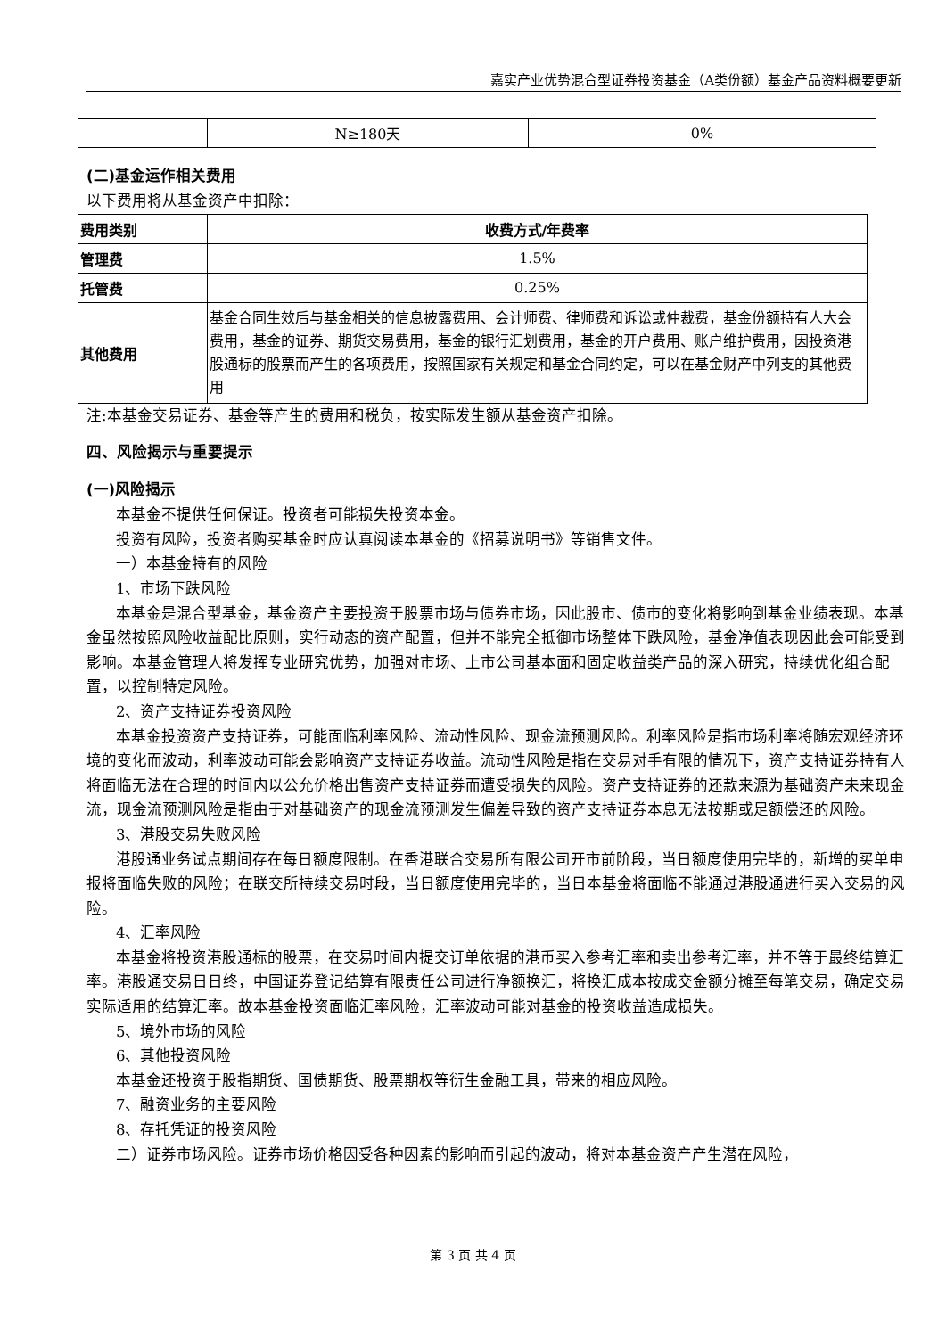嘉实产业优势混合型证券投资基金（A类份额）基金产品资料概要更新
| | N≥180天 | 0% |
(二)基金运作相关费用
以下费用将从基金资产中扣除：
| 费用类别 | 收费方式/年费率 |
| --- | --- |
| 管理费 | 1.5% |
| 托管费 | 0.25% |
| 其他费用 | 基金合同生效后与基金相关的信息披露费用、会计师费、律师费和诉讼或仲裁费，基金份额持有人大会费用，基金的证券、期货交易费用，基金的银行汇划费用，基金的开户费用、账户维护费用，因投资港股通标的股票而产生的各项费用，按照国家有关规定和基金合同约定，可以在基金财产中列支的其他费用 |
注:本基金交易证券、基金等产生的费用和税负，按实际发生额从基金资产扣除。
四、风险揭示与重要提示
(一)风险揭示
本基金不提供任何保证。投资者可能损失投资本金。
投资有风险，投资者购买基金时应认真阅读本基金的《招募说明书》等销售文件。
一）本基金特有的风险
1、市场下跌风险
本基金是混合型基金，基金资产主要投资于股票市场与债券市场，因此股市、债市的变化将影响到基金业绩表现。本基金虽然按照风险收益配比原则，实行动态的资产配置，但并不能完全抵御市场整体下跌风险，基金净值表现因此会可能受到影响。本基金管理人将发挥专业研究优势，加强对市场、上市公司基本面和固定收益类产品的深入研究，持续优化组合配置，以控制特定风险。
2、资产支持证券投资风险
本基金投资资产支持证券，可能面临利率风险、流动性风险、现金流预测风险。利率风险是指市场利率将随宏观经济环境的变化而波动，利率波动可能会影响资产支持证券收益。流动性风险是指在交易对手有限的情况下，资产支持证券持有人将面临无法在合理的时间内以公允价格出售资产支持证券而遭受损失的风险。资产支持证券的还款来源为基础资产未来现金流，现金流预测风险是指由于对基础资产的现金流预测发生偏差导致的资产支持证券本息无法按期或足额偿还的风险。
3、港股交易失败风险
港股通业务试点期间存在每日额度限制。在香港联合交易所有限公司开市前阶段，当日额度使用完毕的，新增的买单申报将面临失败的风险；在联交所持续交易时段，当日额度使用完毕的，当日本基金将面临不能通过港股通进行买入交易的风险。
4、汇率风险
本基金将投资港股通标的股票，在交易时间内提交订单依据的港币买入参考汇率和卖出参考汇率，并不等于最终结算汇率。港股通交易日日终，中国证券登记结算有限责任公司进行净额换汇，将换汇成本按成交金额分摊至每笔交易，确定交易实际适用的结算汇率。故本基金投资面临汇率风险，汇率波动可能对基金的投资收益造成损失。
5、境外市场的风险
6、其他投资风险
本基金还投资于股指期货、国债期货、股票期权等衍生金融工具，带来的相应风险。
7、融资业务的主要风险
8、存托凭证的投资风险
二）证券市场风险。证券市场价格因受各种因素的影响而引起的波动，将对本基金资产产生潜在风险，
第 3 页 共 4 页